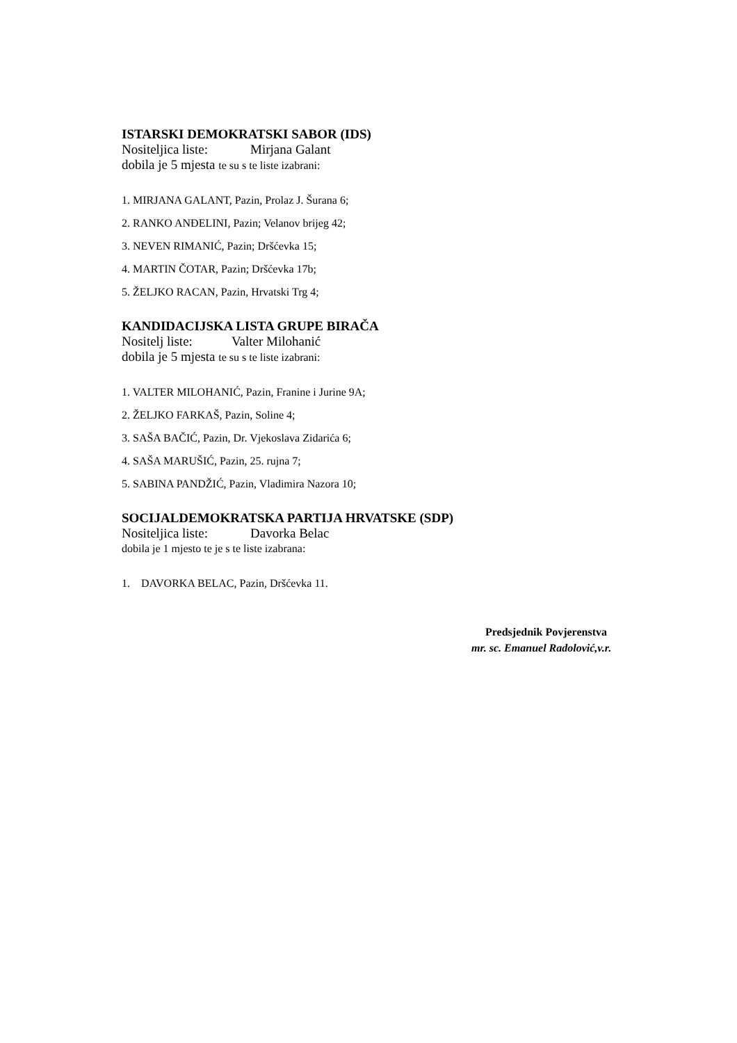ISTARSKI DEMOKRATSKI SABOR (IDS)
Nositeljica liste: Mirjana Galant
dobila je 5 mjesta te su s te liste izabrani:
1. MIRJANA GALANT, Pazin, Prolaz J. Šurana 6;
2. RANKO ANĐELINI, Pazin; Velanov brijeg 42;
3. NEVEN RIMANIĆ, Pazin; Dršćevka 15;
4. MARTIN ČOTAR, Pazin; Dršćevka 17b;
5. ŽELJKO RACAN, Pazin, Hrvatski Trg 4;
KANDIDACIJSKA LISTA GRUPE BIRAČA
Nositelj liste: Valter Milohanić
dobila je 5 mjesta te su s te liste izabrani:
1. VALTER MILOHANIĆ, Pazin, Franine i Jurine 9A;
2. ŽELJKO FARKAŠ, Pazin, Soline 4;
3. SAŠA BAČIĆ, Pazin, Dr. Vjekoslava Zidarića 6;
4. SAŠA MARUŠIĆ, Pazin, 25. rujna 7;
5. SABINA PANDŽIĆ, Pazin, Vladimira Nazora 10;
SOCIJALDEMOKRATSKA PARTIJA HRVATSKE (SDP)
Nositeljica liste: Davorka Belac
dobila je 1 mjesto te je s te liste izabrana:
1. DAVORKA BELAC, Pazin, Dršćevka 11.
Predsjednik Povjerenstva
mr. sc. Emanuel Radolović,v.r.